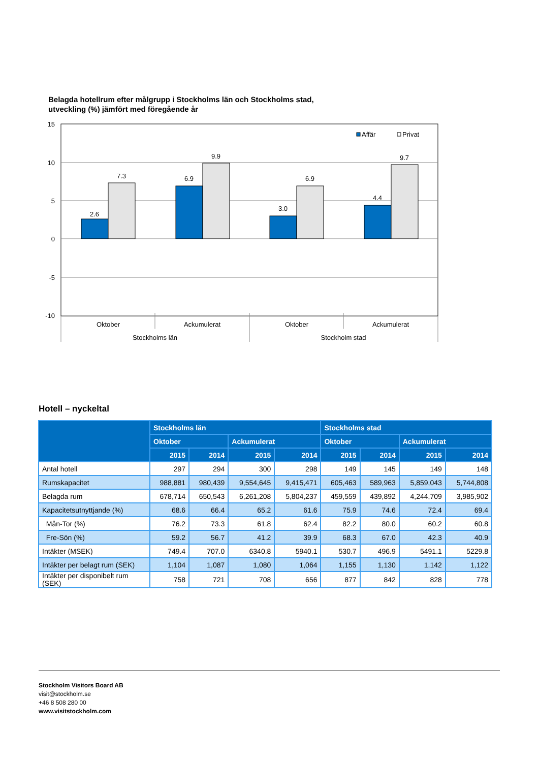Belagda hotellrum efter målgrupp i Stockholms län och Stockholms stad,
utveckling (%) jämfört med föregående år
15
10
5
0
-5
-10
2.6
7.3
6.9
9.9
3.0
6.9
4.4
9.7
Oktober
Ackumulerat
Oktober
Ackumulerat
Stockholms län
Stockholm stad
Affär
Privat
Hotell – nyckeltal
| | Stockholms län | | | | Stockholms stad | | | |
| --- | --- | --- | --- | --- | --- | --- | --- | --- |
| | Oktober | | Ackumulerat | | Oktober | | Ackumulerat | |
| | 2015 | 2014 | 2015 | 2014 | 2015 | 2014 | 2015 | 2014 |
| Antal hotell | 297 | 294 | 300 | 298 | 149 | 145 | 149 | 148 |
| Rumskapacitet | 988,881 | 980,439 | 9,554,645 | 9,415,471 | 605,463 | 589,963 | 5,859,043 | 5,744,808 |
| Belagda rum | 678,714 | 650,543 | 6,261,208 | 5,804,237 | 459,559 | 439,892 | 4,244,709 | 3,985,902 |
| Kapacitetsutnyttjande (%) | 68.6 | 66.4 | 65.2 | 61.6 | 75.9 | 74.6 | 72.4 | 69.4 |
| Mån-Tor (%) | 76.2 | 73.3 | 61.8 | 62.4 | 82.2 | 80.0 | 60.2 | 60.8 |
| Fre-Sön (%) | 59.2 | 56.7 | 41.2 | 39.9 | 68.3 | 67.0 | 42.3 | 40.9 |
| Intäkter (MSEK) | 749.4 | 707.0 | 6340.8 | 5940.1 | 530.7 | 496.9 | 5491.1 | 5229.8 |
| Intäkter per belagt rum (SEK) | 1,104 | 1,087 | 1,080 | 1,064 | 1,155 | 1,130 | 1,142 | 1,122 |
| Intäkter per disponibelt rum (SEK) | 758 | 721 | 708 | 656 | 877 | 842 | 828 | 778 |
Stockholm Visitors Board AB
visit@stockholm.se
+46 8 508 280 00
www.visitstockholm.com